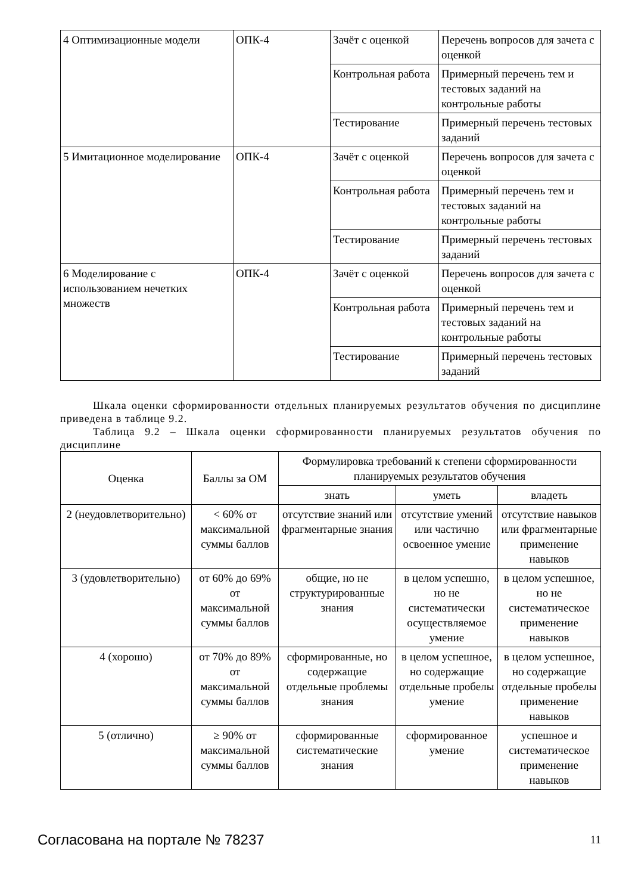| 4 Оптимизационные модели | ОПК-4 | Зачёт с оценкой | Перечень вопросов для зачета с оценкой |
| | | Контрольная работа | Примерный перечень тем и тестовых заданий на контрольные работы |
| | | Тестирование | Примерный перечень тестовых заданий |
| 5 Имитационное моделирование | ОПК-4 | Зачёт с оценкой | Перечень вопросов для зачета с оценкой |
| | | Контрольная работа | Примерный перечень тем и тестовых заданий на контрольные работы |
| | | Тестирование | Примерный перечень тестовых заданий |
| 6 Моделирование с использованием нечетких множеств | ОПК-4 | Зачёт с оценкой | Перечень вопросов для зачета с оценкой |
| | | Контрольная работа | Примерный перечень тем и тестовых заданий на контрольные работы |
| | | Тестирование | Примерный перечень тестовых заданий |
Шкала оценки сформированности отдельных планируемых результатов обучения по дисциплине приведена в таблице 9.2.
Таблица 9.2 – Шкала оценки сформированности планируемых результатов обучения по дисциплине
| Оценка | Баллы за ОМ | Формулировка требований к степени сформированности планируемых результатов обучения | | |
| --- | --- | --- | --- | --- |
| | | знать | уметь | владеть |
| 2 (неудовлетворительно) | < 60% от максимальной суммы баллов | отсутствие знаний или фрагментарные знания | отсутствие умений или частично освоенное умение | отсутствие навыков или фрагментарные применение навыков |
| 3 (удовлетворительно) | от 60% до 69% от максимальной суммы баллов | общие, но не структурированные знания | в целом успешно, но не систематически осуществляемое умение | в целом успешное, но не систематическое применение навыков |
| 4 (хорошо) | от 70% до 89% от максимальной суммы баллов | сформированные, но содержащие отдельные проблемы знания | в целом успешное, но содержащие отдельные пробелы умение | в целом успешное, но содержащие отдельные пробелы применение навыков |
| 5 (отлично) | ≥ 90% от максимальной суммы баллов | сформированные систематические знания | сформированное умение | успешное и систематическое применение навыков |
Согласована на портале № 78237 11